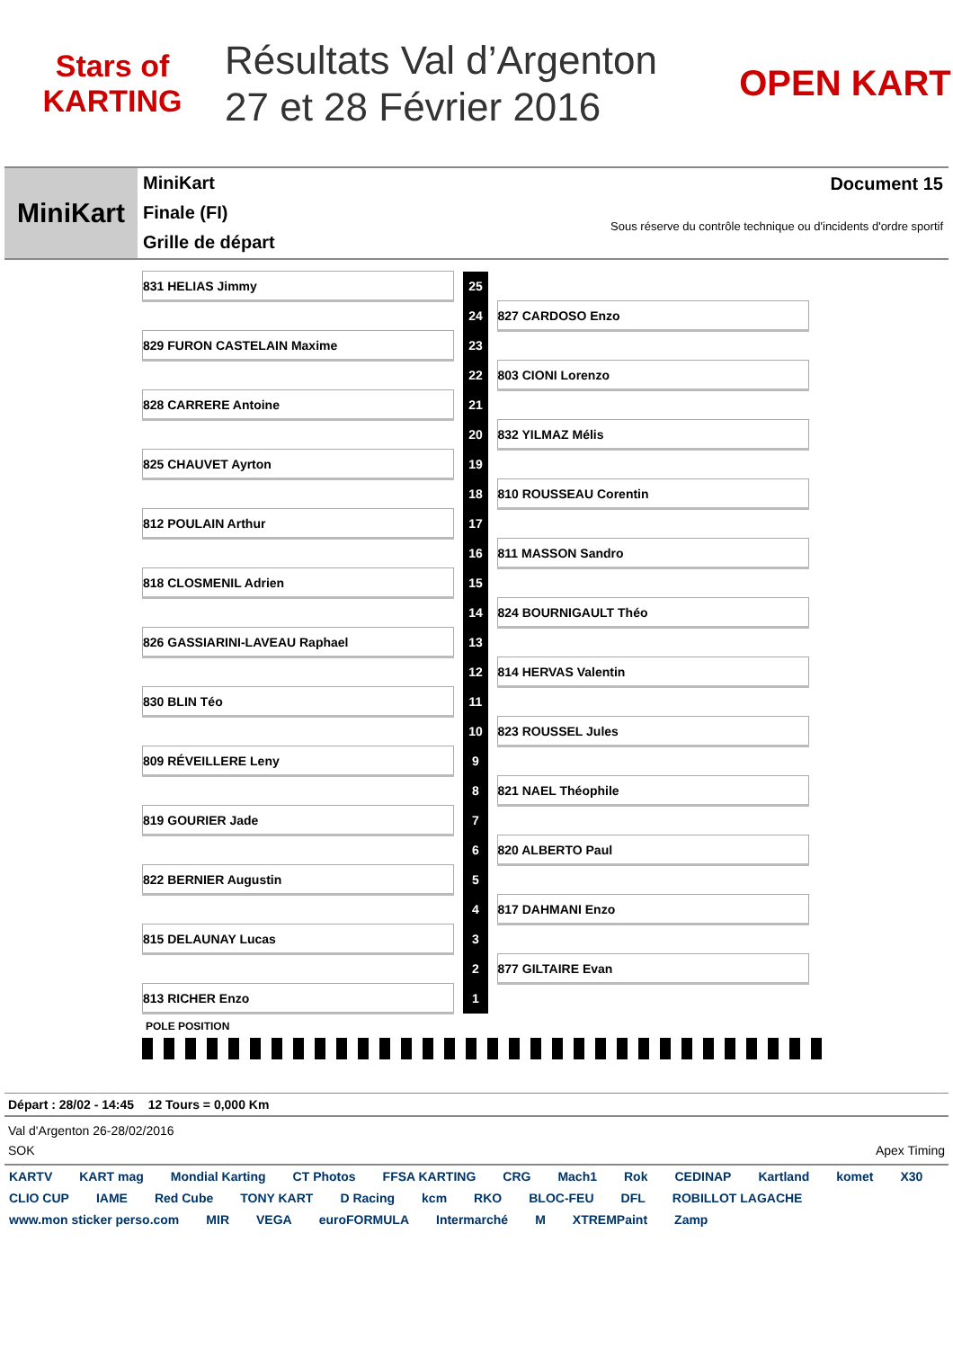Stars of KARTING
Résultats Val d’Argenton
27 et 28 Février 2016
OPEN KART
MiniKart
MiniKart
Finale (FI)
Grille de départ
Document 15
Sous réserve du contrôle technique ou d'incidents d'ordre sportif
| 831 HELIAS Jimmy | | 25 | | |
| | | 24 | | 827 CARDOSO Enzo |
| 829 FURON CASTELAIN Maxime | | 23 | | |
| | | 22 | | 803 CIONI Lorenzo |
| 828 CARRERE Antoine | | 21 | | |
| | | 20 | | 832 YILMAZ Mélis |
| 825 CHAUVET Ayrton | | 19 | | |
| | | 18 | | 810 ROUSSEAU Corentin |
| 812 POULAIN Arthur | | 17 | | |
| | | 16 | | 811 MASSON Sandro |
| 818 CLOSMENIL Adrien | | 15 | | |
| | | 14 | | 824 BOURNIGAULT Théo |
| 826 GASSIARINI-LAVEAU Raphael | | 13 | | |
| | | 12 | | 814 HERVAS Valentin |
| 830 BLIN Téo | | 11 | | |
| | | 10 | | 823 ROUSSEL Jules |
| 809 RÉVEILLERE Leny | | 9 | | |
| | | 8 | | 821 NAEL Théophile |
| 819 GOURIER Jade | | 7 | | |
| | | 6 | | 820 ALBERTO Paul |
| 822 BERNIER Augustin | | 5 | | |
| | | 4 | | 817 DAHMANI Enzo |
| 815 DELAUNAY Lucas | | 3 | | |
| | | 2 | | 877 GILTAIRE Evan |
| 813 RICHER Enzo | | 1 | | |
POLE POSITION
Départ : 28/02 - 14:45 12 Tours = 0,000 Km
Val d'Argenton 26-28/02/2016
SOK Apex Timing
KARTV KART mag Mondial Karting CT Photos FFSA KARTING CRG Mach1 Rok CEDINAP Kartland komet X30 CLIO CUP IAME Red Cube TONY KART D Racing kcm RKO BLOC-FEU DFL ROBILLOT LAGACHE www.mon sticker perso.com MIR VEGA euroFORMULA Intermarché M XTREMPaint Zamp